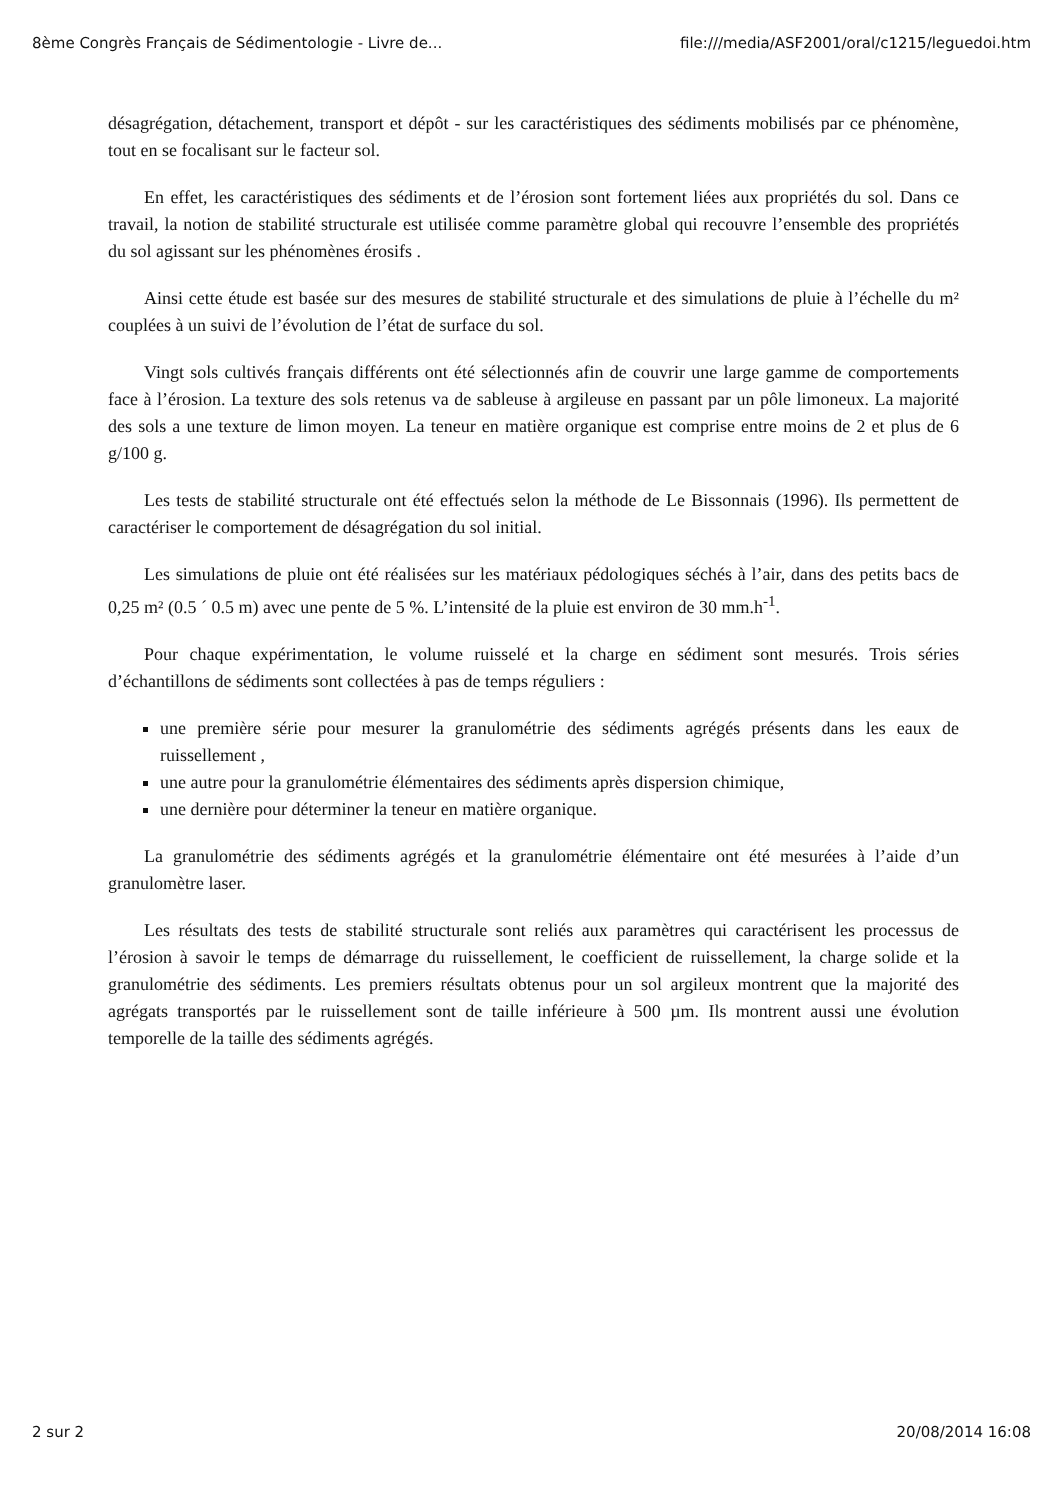8ème Congrès Français de Sédimentologie - Livre de... file:///media/ASF2001/oral/c1215/leguedoi.htm
désagrégation, détachement, transport et dépôt - sur les caractéristiques des sédiments mobilisés par ce phénomène, tout en se focalisant sur le facteur sol.
En effet, les caractéristiques des sédiments et de l’érosion sont fortement liées aux propriétés du sol. Dans ce travail, la notion de stabilité structurale est utilisée comme paramètre global qui recouvre l’ensemble des propriétés du sol agissant sur les phénomènes érosifs .
Ainsi cette étude est basée sur des mesures de stabilité structurale et des simulations de pluie à l’échelle du m² couplées à un suivi de l’évolution de l’état de surface du sol.
Vingt sols cultivés français différents ont été sélectionnés afin de couvrir une large gamme de comportements face à l’érosion. La texture des sols retenus va de sableuse à argileuse en passant par un pôle limoneux. La majorité des sols a une texture de limon moyen. La teneur en matière organique est comprise entre moins de 2 et plus de 6 g/100 g.
Les tests de stabilité structurale ont été effectués selon la méthode de Le Bissonnais (1996). Ils permettent de caractériser le comportement de désagrégation du sol initial.
Les simulations de pluie ont été réalisées sur les matériaux pédologiques séchés à l’air, dans des petits bacs de 0,25 m² (0.5 ´ 0.5 m) avec une pente de 5 %. L’intensité de la pluie est environ de 30 mm.h<sup>-1</sup>.
Pour chaque expérimentation, le volume ruisselé et la charge en sédiment sont mesurés. Trois séries d’échantillons de sédiments sont collectées à pas de temps réguliers :
une première série pour mesurer la granulométrie des sédiments agrégés présents dans les eaux de ruissellement ,
une autre pour la granulométrie élémentaires des sédiments après dispersion chimique,
une dernière pour déterminer la teneur en matière organique.
La granulométrie des sédiments agrégés et la granulométrie élémentaire ont été mesurées à l’aide d’un granulomètre laser.
Les résultats des tests de stabilité structurale sont reliés aux paramètres qui caractérisent les processus de l’érosion à savoir le temps de démarrage du ruissellement, le coefficient de ruissellement, la charge solide et la granulométrie des sédiments. Les premiers résultats obtenus pour un sol argileux montrent que la majorité des agrégats transportés par le ruissellement sont de taille inférieure à 500 µm. Ils montrent aussi une évolution temporelle de la taille des sédiments agrégés.
2 sur 2 20/08/2014 16:08